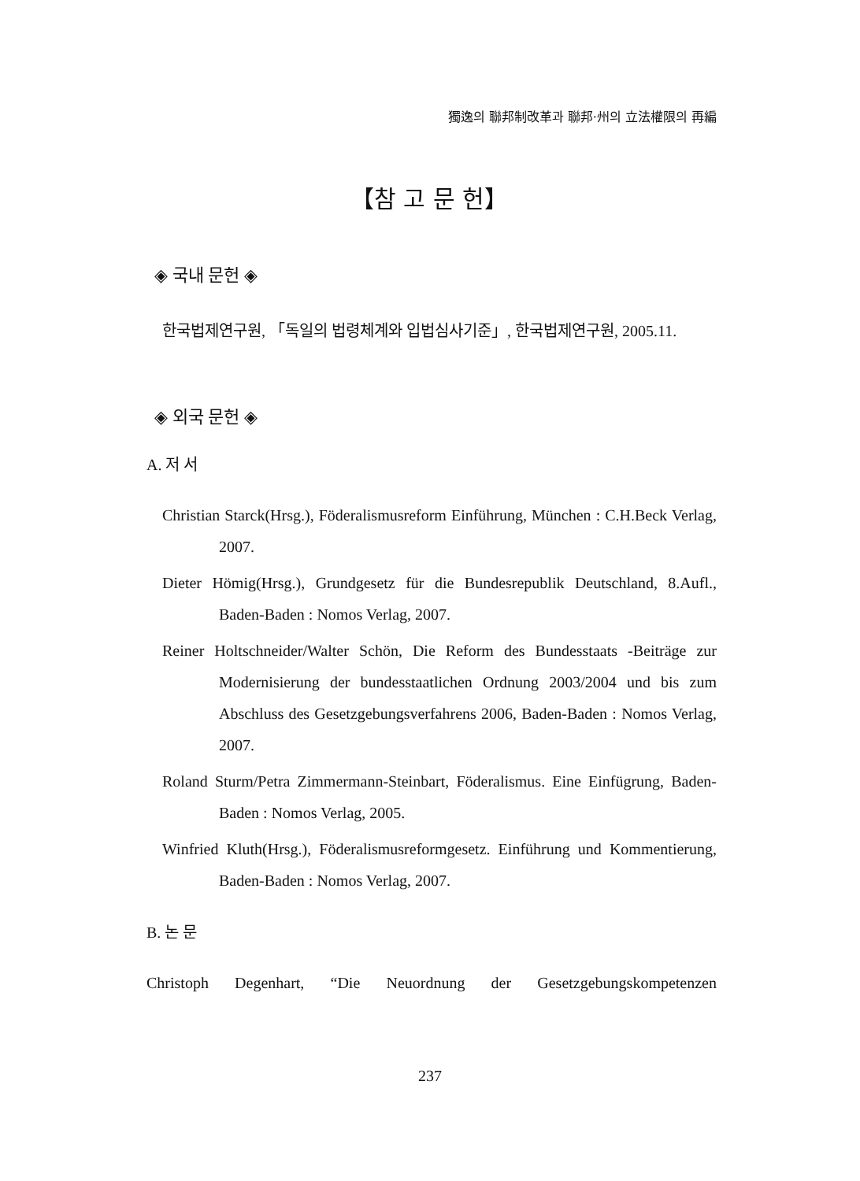獨逸의 聯邦制改革과 聯邦·州의 立法權限의 再編
【참 고 문 헌】
◈ 국내 문헌 ◈
한국법제연구원, 「독일의 법령체계와 입법심사기준」, 한국법제연구원, 2005.11.
◈ 외국 문헌 ◈
A. 저 서
Christian Starck(Hrsg.), Föderalismusreform Einführung, München : C.H.Beck Verlag, 2007.
Dieter Hömig(Hrsg.), Grundgesetz für die Bundesrepublik Deutschland, 8.Aufl., Baden-Baden : Nomos Verlag, 2007.
Reiner Holtschneider/Walter Schön, Die Reform des Bundesstaats -Beiträge zur Modernisierung der bundesstaatlichen Ordnung 2003/2004 und bis zum Abschluss des Gesetzgebungsverfahrens 2006, Baden-Baden : Nomos Verlag, 2007.
Roland Sturm/Petra Zimmermann-Steinbart, Föderalismus. Eine Einfügrung, Baden-Baden : Nomos Verlag, 2005.
Winfried Kluth(Hrsg.), Föderalismusreformgesetz. Einführung und Kommentierung, Baden-Baden : Nomos Verlag, 2007.
B. 논 문
Christoph Degenhart, “Die Neuordnung der Gesetzgebungskompetenzen
237